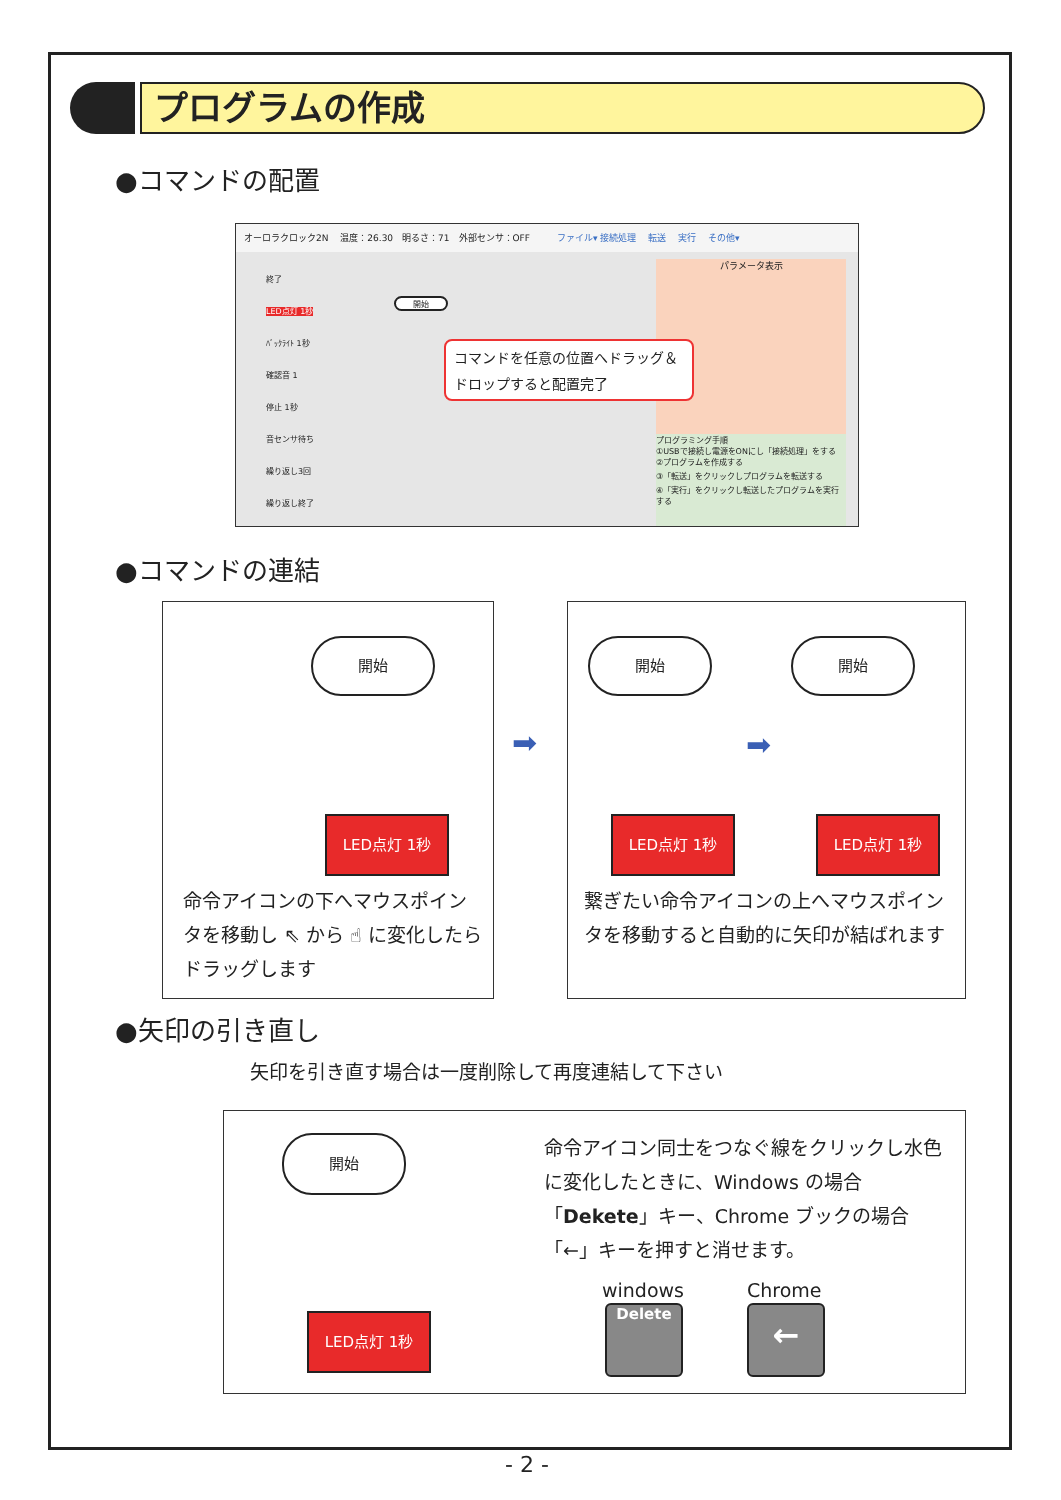プログラムの作成
●コマンドの配置
オーロラクロック2N　 温度：26.30　明るさ：71　外部センサ：OFF　　　ファイル▾ 接続処理　 転送　 実行　 その他▾
パラメータ表示
プログラミング手順
①USBで接続し電源をONにし「接続処理」をする
②プログラムを作成する
③「転送」をクリックしプログラムを転送する
④「実行」をクリックし転送したプログラムを実行する
終了
LED点灯 1秒
ﾊﾞｯｸﾗｲﾄ 1秒
確認音 1
停止 1秒
音センサ待ち
繰り返し3回
繰り返し終了
開始
コマンドを任意の位置へドラッグ＆
ドロップすると配置完了
●コマンドの連結
開始
LED点灯 1秒
命令アイコンの下へマウスポインタを移動し ⇖ から ☝ に変化したらドラッグします
➡
開始 開始
➡
LED点灯 1秒 LED点灯 1秒
繋ぎたい命令アイコンの上へマウスポインタを移動すると自動的に矢印が結ばれます
●矢印の引き直し
矢印を引き直す場合は一度削除して再度連結して下さい
開始
LED点灯 1秒
命令アイコン同士をつなぐ線をクリックし水色に変化したときに、Windows の場合「Dekete」キー、Chrome ブックの場合「←」キーを押すと消せます。
windows Chrome
Delete ←
- 2 -